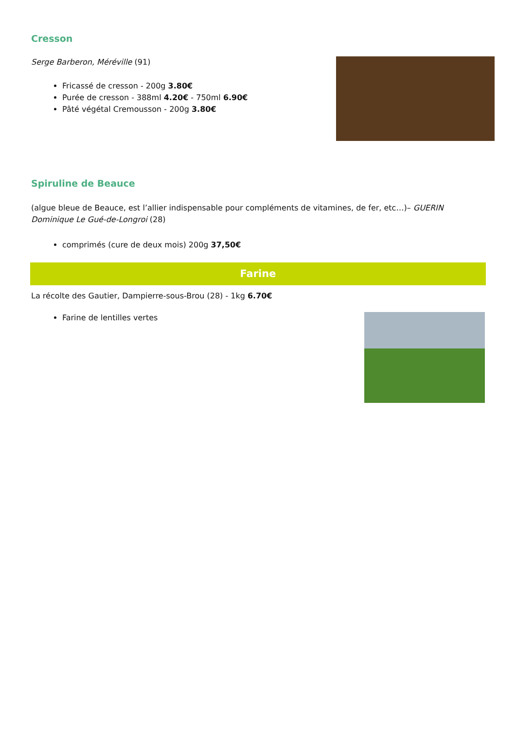Cresson
Serge Barberon, Méréville (91)
Fricassé de cresson - 200g 3.80€
Purée de cresson - 388ml 4.20€ - 750ml 6.90€
Pâté végétal Cremousson - 200g 3.80€
Spiruline de Beauce
(algue bleue de Beauce, est l’allier indispensable pour compléments de vitamines, de fer, etc…)– GUERIN Dominique Le Gué-de-Longroi (28)
comprimés (cure de deux mois) 200g 37,50€
Farine
La récolte des Gautier, Dampierre-sous-Brou (28) - 1kg 6.70€
Farine de lentilles vertes